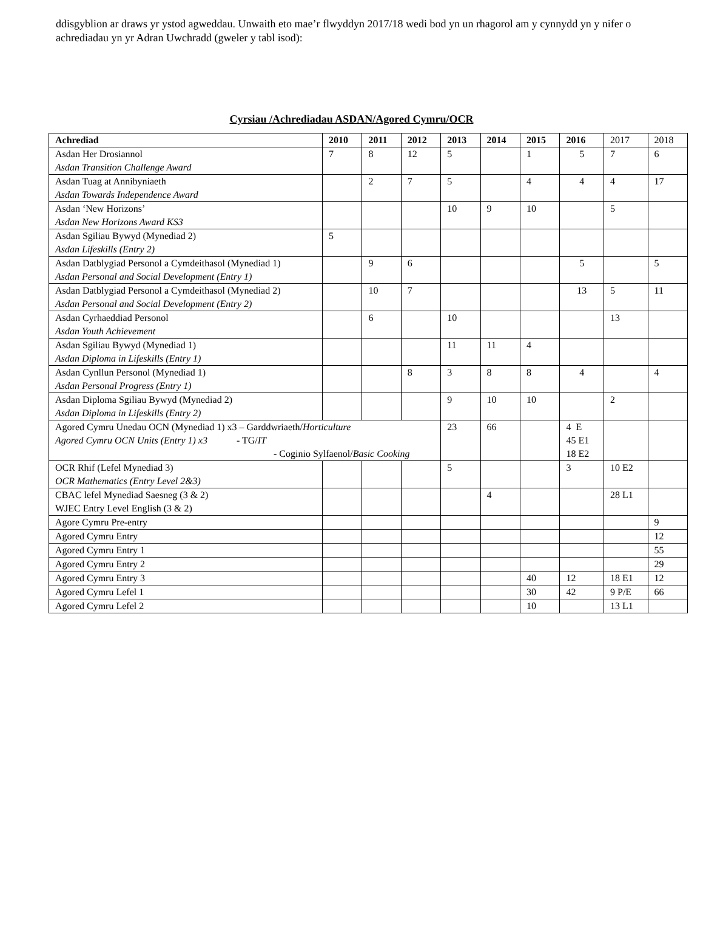ddisgyblion ar draws yr ystod agweddau. Unwaith eto mae’r flwyddyn 2017/18 wedi bod yn un rhagorol am y cynnydd yn y nifer o achrediadau yn yr Adran Uwchradd (gweler y tabl isod):
Cyrsiau /Achrediadau ASDAN/Agored Cymru/OCR
| Achrediad | 2010 | 2011 | 2012 | 2013 | 2014 | 2015 | 2016 | 2017 | 2018 |
| --- | --- | --- | --- | --- | --- | --- | --- | --- | --- |
| Asdan Her Drosiannol Asdan Transition Challenge Award | 7 | 8 | 12 | 5 | | 1 | 5 | 7 | 6 |
| Asdan Tuag at Annibyniaeth Asdan Towards Independence Award | | 2 | 7 | 5 | | 4 | 4 | 4 | 17 |
| Asdan ‘New Horizons’ Asdan New Horizons Award KS3 | | | | 10 | 9 | 10 | | 5 | |
| Asdan Sgiliau Bywyd (Mynediad 2) Asdan Lifeskills (Entry 2) | 5 | | | | | | | | |
| Asdan Datblygiad Personol a Cymdeithasol (Mynediad 1) Asdan Personal and Social Development (Entry 1) | | 9 | 6 | | | | 5 | | 5 |
| Asdan Datblygiad Personol a Cymdeithasol (Mynediad 2) Asdan Personal and Social Development (Entry 2) | | 10 | 7 | | | | 13 | 5 | 11 |
| Asdan Cyrhaeddiad Personol Asdan Youth Achievement | | 6 | | 10 | | | | 13 | |
| Asdan Sgiliau Bywyd (Mynediad 1) Asdan Diploma in Lifeskills (Entry 1) | | | | 11 | 11 | 4 | | | |
| Asdan Cynllun Personol (Mynediad 1) Asdan Personal Progress (Entry 1) | | | 8 | 3 | 8 | 8 | 4 | | 4 |
| Asdan Diploma Sgiliau Bywyd (Mynediad 2) Asdan Diploma in Lifeskills (Entry 2) | | | | 9 | 10 | 10 | | 2 | |
| Agored Cymru Unedau OCN (Mynediad 1) x3 – Garddwriaeth/ Horticulture Agored Cymru OCN Units (Entry 1) x3 - TG/ IT - Coginio Sylfaenol/ Basic Cooking | | | | 23 | 66 | | 4 E 45 E1 18 E2 | | |
| OCR Rhif (Lefel Mynediad 3) OCR Mathematics (Entry Level 2&3) | | | | 5 | | | 3 | 10 E2 | |
| CBAC lefel Mynediad Saesneg (3 & 2) WJEC Entry Level English (3 & 2) | | | | | 4 | | | 28 L1 | |
| Agore Cymru Pre-entry | | | | | | | | | 9 |
| Agored Cymru Entry | | | | | | | | | 12 |
| Agored Cymru Entry 1 | | | | | | | | | 55 |
| Agored Cymru Entry 2 | | | | | | | | | 29 |
| Agored Cymru Entry 3 | | | | | | 40 | 12 | 18 E1 | 12 |
| Agored Cymru Lefel 1 | | | | | | 30 | 42 | 9 P/E | 66 |
| Agored Cymru Lefel 2 | | | | | | 10 | | 13 L1 | |